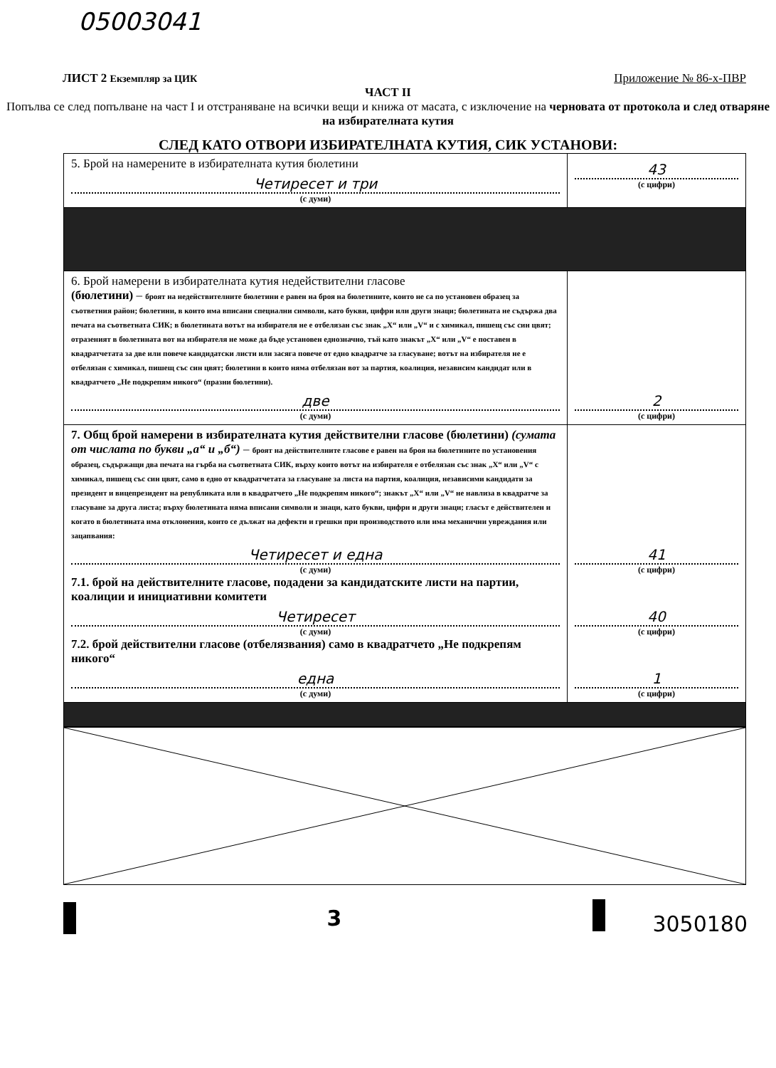05003041
ЛИСТ 2 Екземпляр за ЦИК Приложение № 86-х-ПВР
ЧАСТ II
Попълва се след попълване на част I и отстраняване на всички вещи и книжа от масата, с изключение на черновата от протокола и след отваряне на избирателната кутия
СЛЕД КАТО ОТВОРИ ИЗБИРАТЕЛНАТА КУТИЯ, СИК УСТАНОВИ:
| 5. Брой на намерените в избирателната кутия бюлетини Четиресет и три (с думи) | 43 (с цифри) |
| 6. Брой намерени в избирателната кутия недействителни гласове (бюлетини) – броят на недействителните бюлетини е равен на броя на бюлетините, които не са по установен образец за съответния район; бюлетини, в които има вписани специални символи, като букви, цифри или други знаци; бюлетината не съдържа два печата на съответната СИК; в бюлетината вотът на избирателя не е отбелязан със знак „X“ или „V“ и с химикал, пишещ със син цвят; отразеният в бюлетината вот на избирателя не може да бъде установен еднозначно, тъй като знакът „X“ или „V“ е поставен в квадратчетата за две или повече кандидатски листи или засяга повече от едно квадратче за гласуване; вотът на избирателя не е отбелязан с химикал, пишещ със син цвят; бюлетини в които няма отбелязан вот за партия, коалиция, независим кандидат или в квадратчето „Не подкрепям никого“ (празни бюлетини). две (с думи) | 2 (с цифри) |
| 7. Общ брой намерени в избирателната кутия действителни гласове (бюлетини) (сумата от числата по букви „а“ и „б“) – броят на действителните гласове е равен на броя на бюлетините по установения образец, съдържащи два печата на гърба на съответната СИК, върху които вотът на избирателя е отбелязан със знак „X“ или „V“ с химикал, пишещ със син цвят, само в едно от квадратчетата за гласуване за листа на партия, коалиция, независими кандидати за президент и вицепрезидент на републиката или в квадратчето „Не подкрепям никого“; знакът „X“ или „V“ не навлиза в квадратче за гласуване за друга листа; върху бюлетината няма вписани символи и знаци, като букви, цифри и други знаци; гласът е действителен и когато в бюлетината има отклонения, които се дължат на дефекти и грешки при производството или има механични увреждания или зацапвания: Четиресет и една (с думи) 7.1. брой на действителните гласове, подадени за кандидатските листи на партии, коалиции и инициативни комитети Четиресет (с думи) 7.2. брой действителни гласове (отбелязвания) само в квадратчето „Не подкрепям никого“ една (с думи) | 41 (с цифри) 40 (с цифри) 1 (с цифри) |
3 3050180